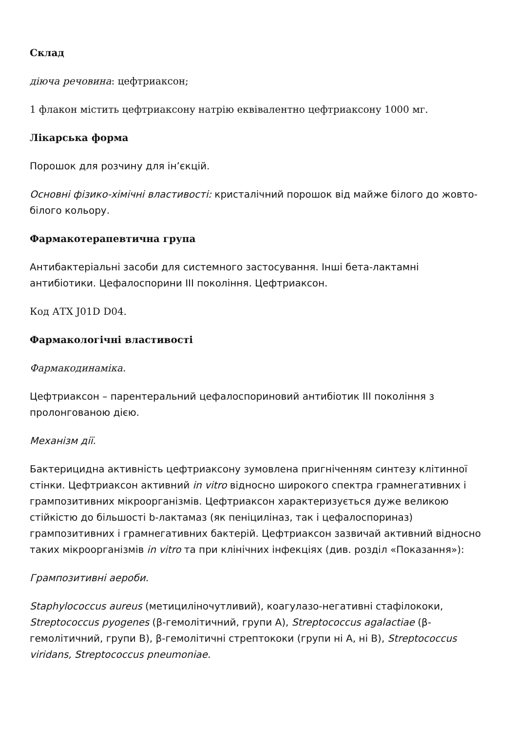Склад
діюча речовина: цефтриаксон;
1 флакон містить цефтриаксону натрію еквівалентно цефтриаксону 1000 мг.
Лікарська форма
Порошок для розчину для ін’єкцій.
Основні фізико-хімічні властивості: кристалічний порошок від майже білого до жовто-білого кольору.
Фармакотерапевтична група
Антибактеріальні засоби для системного застосування. Інші бета-лактамні антибіотики. Цефалоспорини ІІІ покоління. Цефтриаксон.
Код АТХ J01D D04.
Фармакологічні властивості
Фармакодинаміка.
Цефтриаксон – парентеральний цефалоспориновий антибіотик ІІІ покоління з пролонгованою дією.
Механізм дії.
Бактерицидна активність цефтриаксону зумовлена пригніченням синтезу клітинної стінки. Цефтриаксон активний in vitro відносно широкого спектра грамнегативних і грампозитивних мікроорганізмів. Цефтриаксон характеризується дуже великою стійкістю до більшості b-лактамаз (як пеніциліназ, так і цефалоспориназ) грампозитивних і грамнегативних бактерій. Цефтриаксон зазвичай активний відносно таких мікроорганізмів in vitro та при клінічних інфекціях (див. розділ «Показання»):
Грампозитивні аероби.
Staphylococcus aureus (метициліночутливий), коагулазо-негативні стафілококи, Streptococcus pyogenes (β-гемолітичний, групи А), Streptococcus agalactiae (β-гемолітичний, групи В), β-гемолітичні стрептококи (групи ні А, ні В), Streptococcus viridans, Streptococcus pneumoniae.